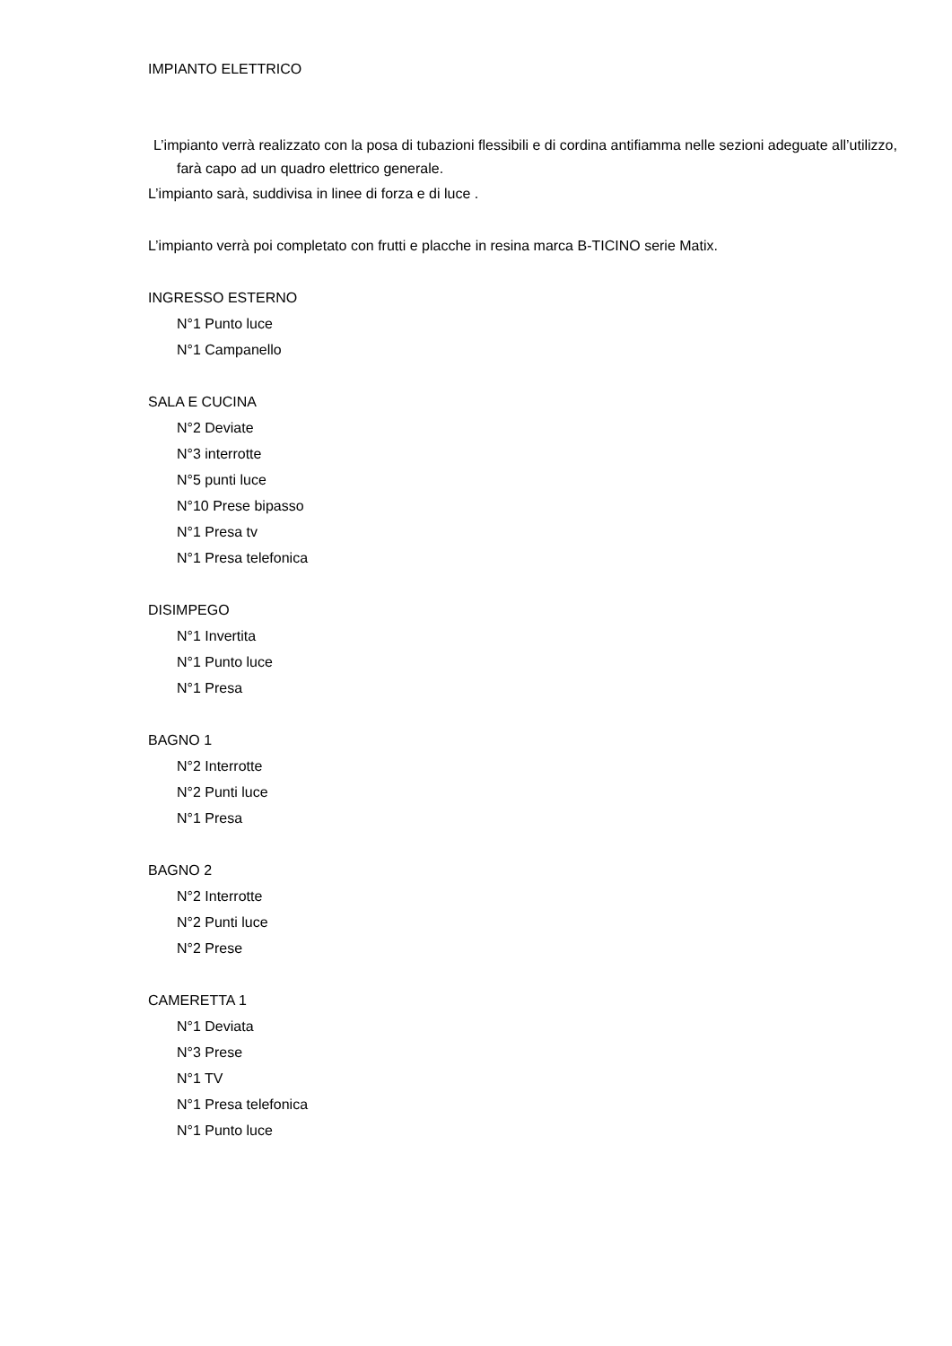IMPIANTO ELETTRICO
L’impianto verrà realizzato con la posa di tubazioni flessibili e di cordina antifiamma nelle sezioni adeguate all’utilizzo, farà capo ad un quadro elettrico generale.
L’impianto sarà, suddivisa in linee di forza e di luce .
L’impianto verrà poi completato con frutti e placche in resina marca B-TICINO serie Matix.
INGRESSO ESTERNO
N°1 Punto luce
N°1 Campanello
SALA E CUCINA
N°2 Deviate
N°3 interrotte
N°5 punti luce
N°10 Prese bipasso
N°1 Presa tv
N°1 Presa telefonica
DISIMPEGO
N°1 Invertita
N°1 Punto luce
N°1 Presa
BAGNO 1
N°2 Interrotte
N°2 Punti luce
N°1 Presa
BAGNO 2
N°2 Interrotte
N°2 Punti luce
N°2 Prese
CAMERETTA 1
N°1 Deviata
N°3 Prese
N°1 TV
N°1 Presa telefonica
N°1 Punto luce